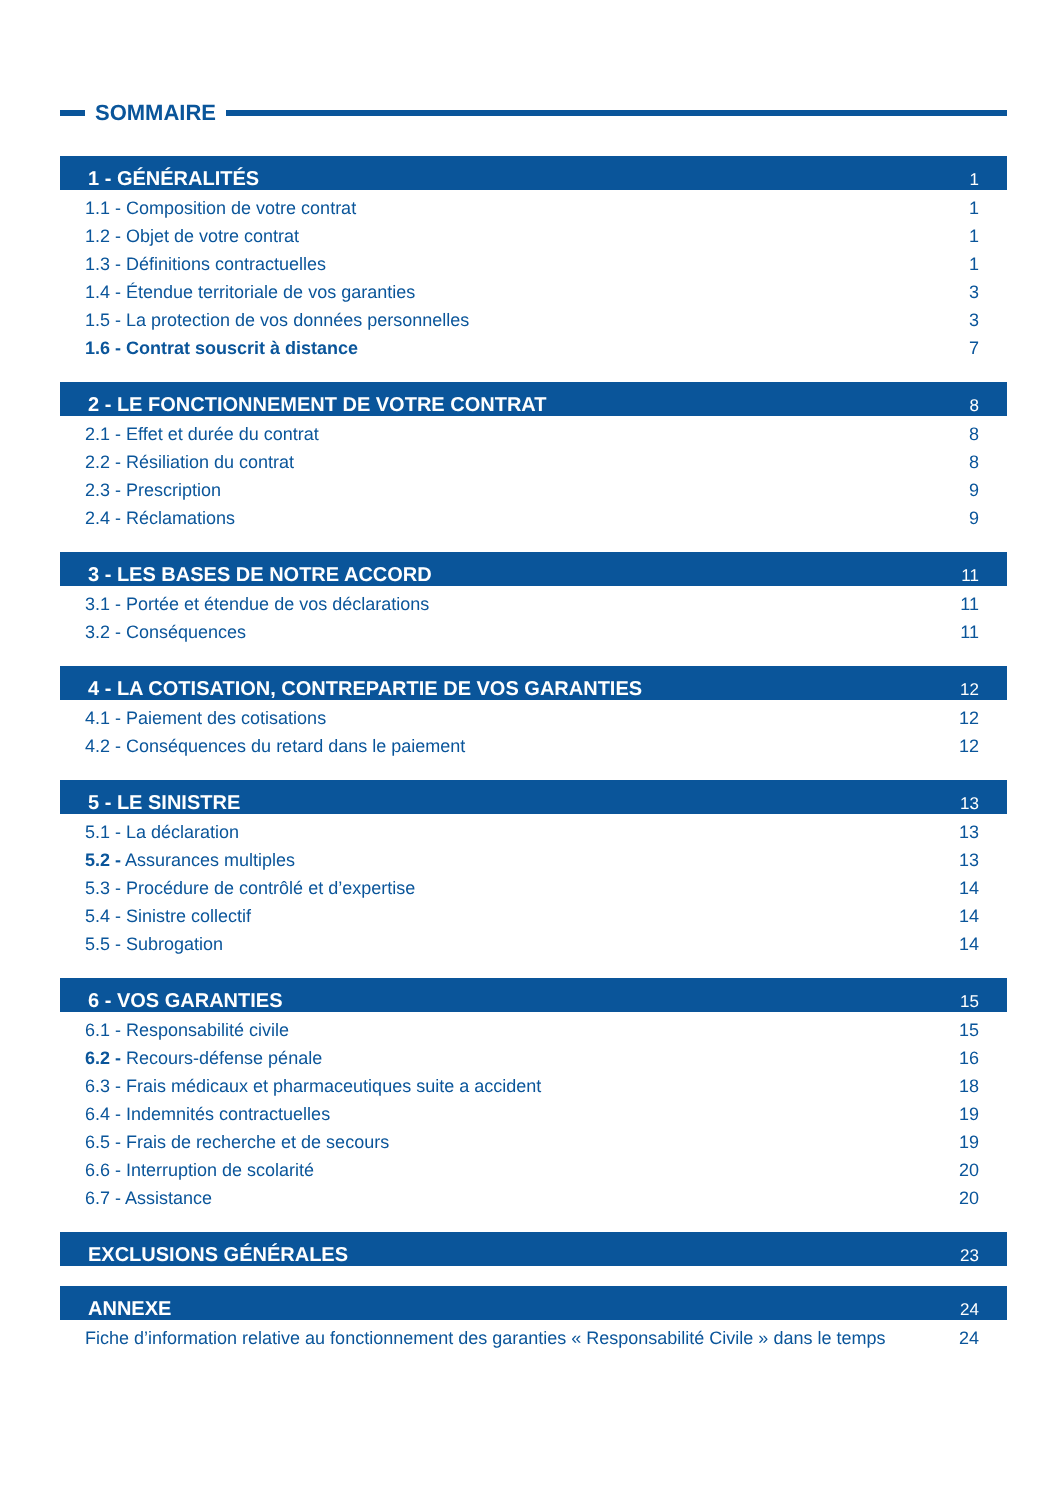SOMMAIRE
1 - GÉNÉRALITÉS 1
1.1 - Composition de votre contrat 1
1.2 - Objet de votre contrat 1
1.3 - Définitions contractuelles 1
1.4 - Étendue territoriale de vos garanties 3
1.5 - La protection de vos données personnelles 3
1.6 - Contrat souscrit à distance 7
2 - LE FONCTIONNEMENT DE VOTRE CONTRAT 8
2.1 - Effet et durée du contrat 8
2.2 - Résiliation du contrat 8
2.3 - Prescription 9
2.4 - Réclamations 9
3 - LES BASES DE NOTRE ACCORD 11
3.1 - Portée et étendue de vos déclarations 11
3.2 - Conséquences 11
4 - LA COTISATION, CONTREPARTIE DE VOS GARANTIES 12
4.1 - Paiement des cotisations 12
4.2 - Conséquences du retard dans le paiement 12
5 - LE SINISTRE 13
5.1 - La déclaration 13
5.2 - Assurances multiples 13
5.3 - Procédure de contrôlé et d’expertise 14
5.4 - Sinistre collectif 14
5.5 - Subrogation 14
6 - VOS GARANTIES 15
6.1 - Responsabilité civile 15
6.2 - Recours-défense pénale 16
6.3 - Frais médicaux et pharmaceutiques suite a accident 18
6.4 - Indemnités contractuelles 19
6.5 - Frais de recherche et de secours 19
6.6 - Interruption de scolarité 20
6.7 - Assistance 20
EXCLUSIONS GÉNÉRALES 23
ANNEXE 24
Fiche d’information relative au fonctionnement des garanties « Responsabilité Civile » dans le temps 24